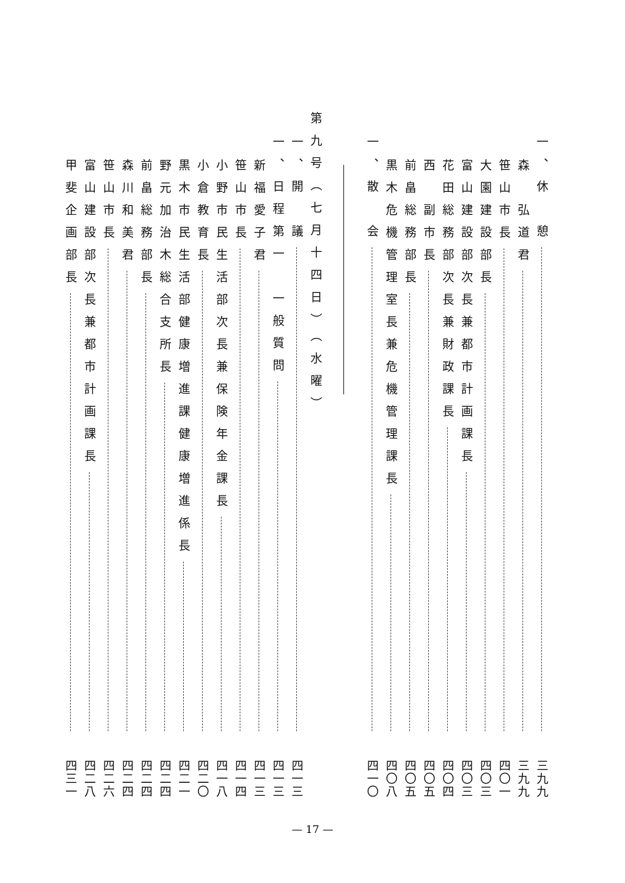一、休　憩 三九九
森　弘道君 三九九
笹山市長 四〇一
大園建設部長 四〇三
富山建設部次長兼都市計画課長 四〇三
花田総務部次長兼財政課長 四〇四
西　副市長 四〇五
前畠総務部長 四〇五
黒木危機管理室長兼危機管理課長 四〇八
一、散　会 四一〇
第九号（七月十四日）（水曜）
一、開　議 四一三
一、日程第一　一般質問 四一三
新福愛子君 四一三
笹山市長 四一四
小野市民生活部次長兼保険年金課長 四一八
小倉教育長 四二〇
黒木市民生活部健康増進課健康増進係長 四二一
野元加治木総合支所長 四二四
前畠総務部長 四二四
森川和美君 四二四
笹山市長 四二六
富山建設部次長兼都市計画課長 四二八
甲斐企画部長 四三一
— 17 —